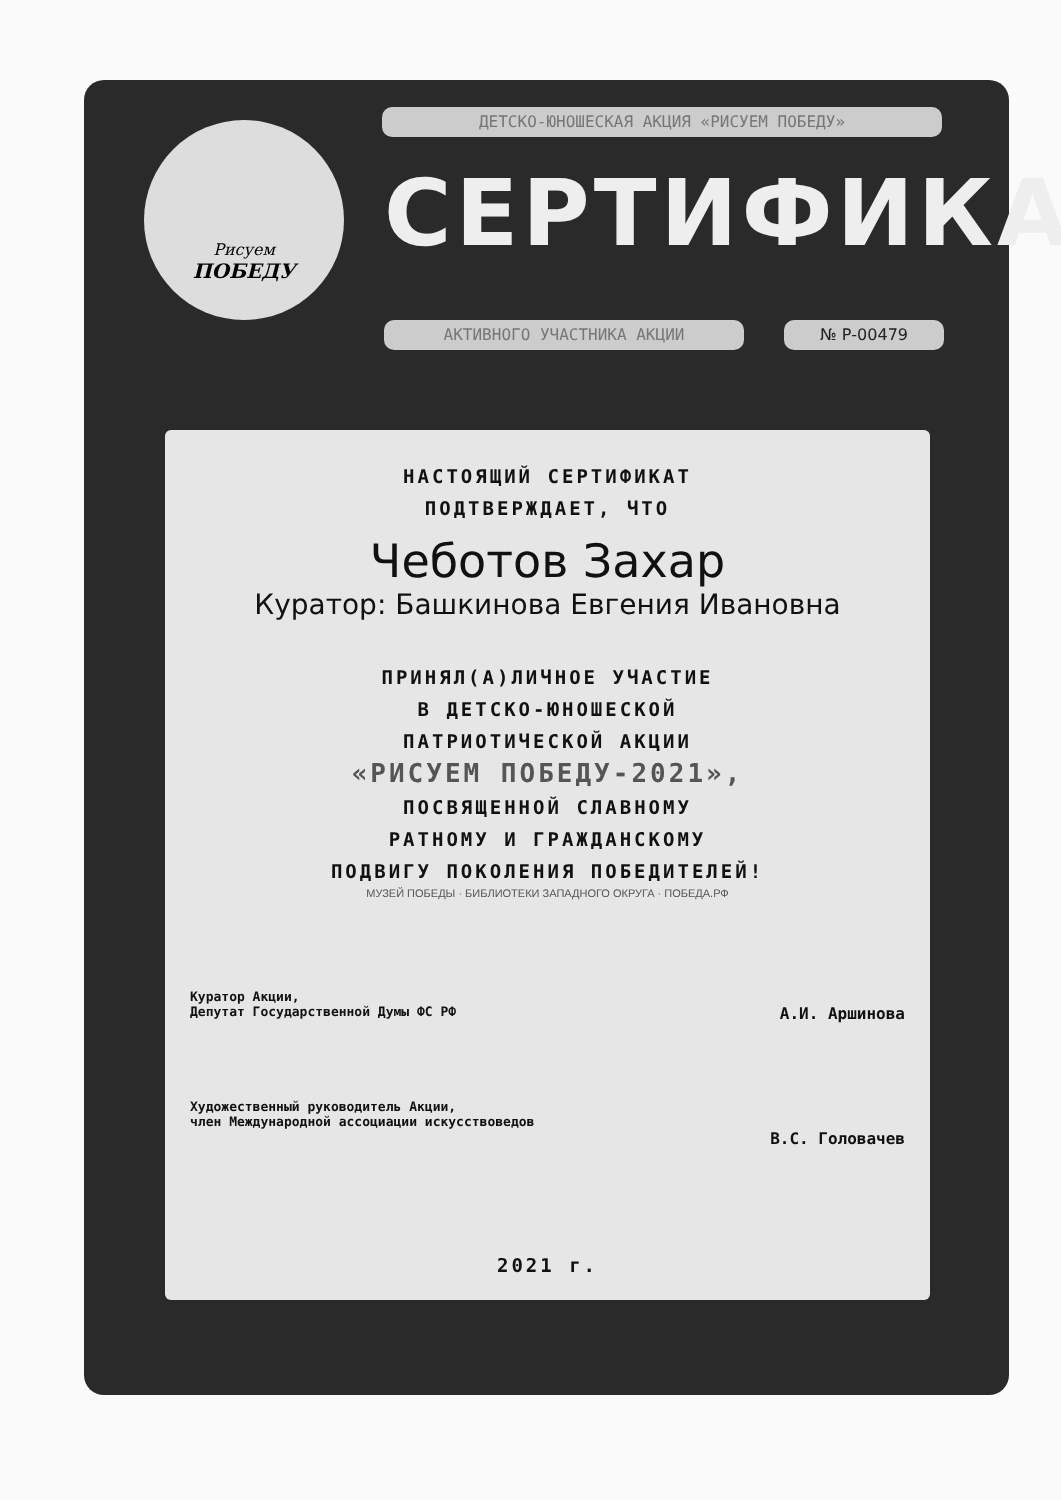Рисуем
ПОБЕДУ
ДЕТСКО-ЮНОШЕСКАЯ АКЦИЯ «РИСУЕМ ПОБЕДУ»
СЕРТИФИКАТ
АКТИВНОГО УЧАСТНИКА АКЦИИ № Р-00479
НАСТОЯЩИЙ СЕРТИФИКАТ
ПОДТВЕРЖДАЕТ, ЧТО
Чеботов Захар
Куратор: Башкинова Евгения Ивановна
ПРИНЯЛ(А)ЛИЧНОЕ УЧАСТИЕ
В ДЕТСКО-ЮНОШЕСКОЙ
ПАТРИОТИЧЕСКОЙ АКЦИИ
«РИСУЕМ ПОБЕДУ-2021»,
ПОСВЯЩЕННОЙ СЛАВНОМУ
РАТНОМУ И ГРАЖДАНСКОМУ
ПОДВИГУ ПОКОЛЕНИЯ ПОБЕДИТЕЛЕЙ!
МУЗЕЙ ПОБЕДЫ · БИБЛИОТЕКИ ЗАПАДНОГО ОКРУГА · ПОБЕДА.РФ
Куратор Акции,
Депутат Государственной Думы ФС РФ А.И. Аршинова
Художественный руководитель Акции,
член Международной ассоциации искусствоведов
В.С. Головачев
2021 г.